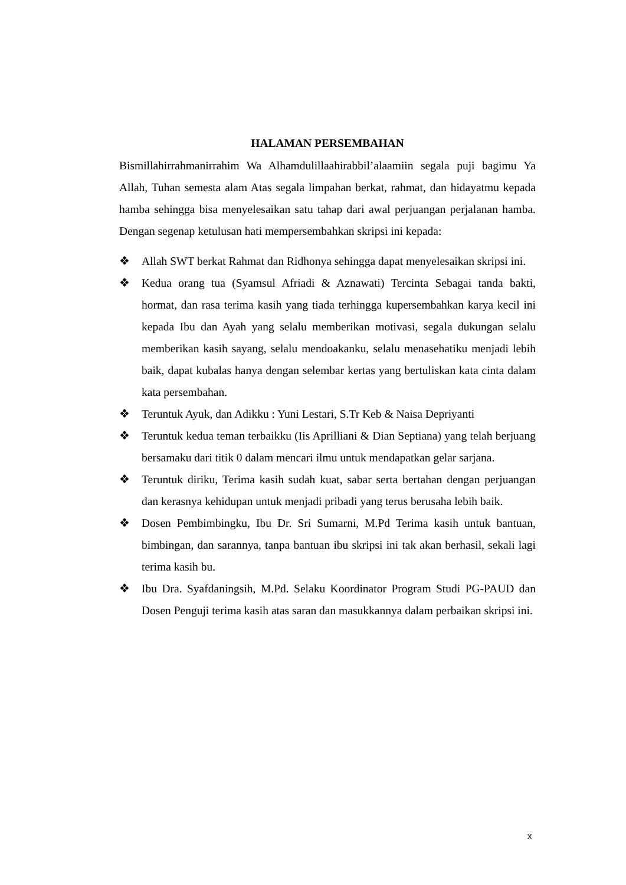HALAMAN PERSEMBAHAN
Bismillahirrahmanirrahim Wa Alhamdulillaahirabbil’alaamiin segala puji bagimu Ya Allah, Tuhan semesta alam Atas segala limpahan berkat, rahmat, dan hidayatmu kepada hamba sehingga bisa menyelesaikan satu tahap dari awal perjuangan perjalanan hamba. Dengan segenap ketulusan hati mempersembahkan skripsi ini kepada:
❖ Allah SWT berkat Rahmat dan Ridhonya sehingga dapat menyelesaikan skripsi ini.
❖ Kedua orang tua (Syamsul Afriadi & Aznawati) Tercinta Sebagai tanda bakti, hormat, dan rasa terima kasih yang tiada terhingga kupersembahkan karya kecil ini kepada Ibu dan Ayah yang selalu memberikan motivasi, segala dukungan selalu memberikan kasih sayang, selalu mendoakanku, selalu menasehatiku menjadi lebih baik, dapat kubalas hanya dengan selembar kertas yang bertuliskan kata cinta dalam kata persembahan.
❖ Teruntuk Ayuk, dan Adikku : Yuni Lestari, S.Tr Keb & Naisa Depriyanti
❖ Teruntuk kedua teman terbaikku (Iis Aprilliani & Dian Septiana) yang telah berjuang bersamaku dari titik 0 dalam mencari ilmu untuk mendapatkan gelar sarjana.
❖ Teruntuk diriku, Terima kasih sudah kuat, sabar serta bertahan dengan perjuangan dan kerasnya kehidupan untuk menjadi pribadi yang terus berusaha lebih baik.
❖ Dosen Pembimbingku, Ibu Dr. Sri Sumarni, M.Pd Terima kasih untuk bantuan, bimbingan, dan sarannya, tanpa bantuan ibu skripsi ini tak akan berhasil, sekali lagi terima kasih bu.
❖ Ibu Dra. Syafdaningsih, M.Pd. Selaku Koordinator Program Studi PG-PAUD dan Dosen Penguji terima kasih atas saran dan masukkannya dalam perbaikan skripsi ini.
x